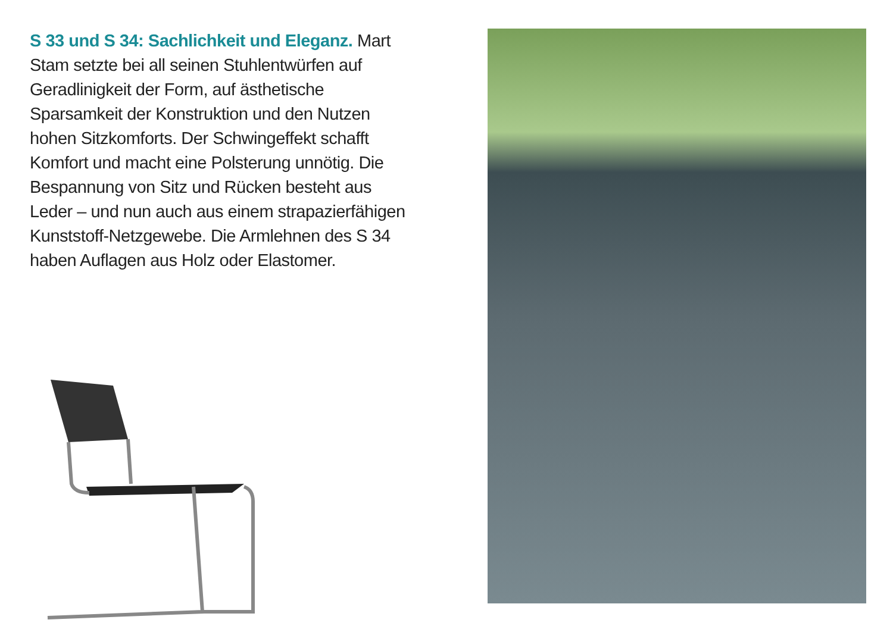S 33 und S 34: Sachlichkeit und Eleganz. Mart Stam setzte bei all seinen Stuhlentwürfen auf Geradlinigkeit der Form, auf ästhetische Sparsamkeit der Konstruktion und den Nutzen hohen Sitzkomforts. Der Schwingeffekt schafft Komfort und macht eine Polsterung unnötig. Die Bespannung von Sitz und Rücken besteht aus Leder – und nun auch aus einem strapazierfähigen Kunststoff-Netzgewebe. Die Armlehnen des S 34 haben Auflagen aus Holz oder Elastomer.